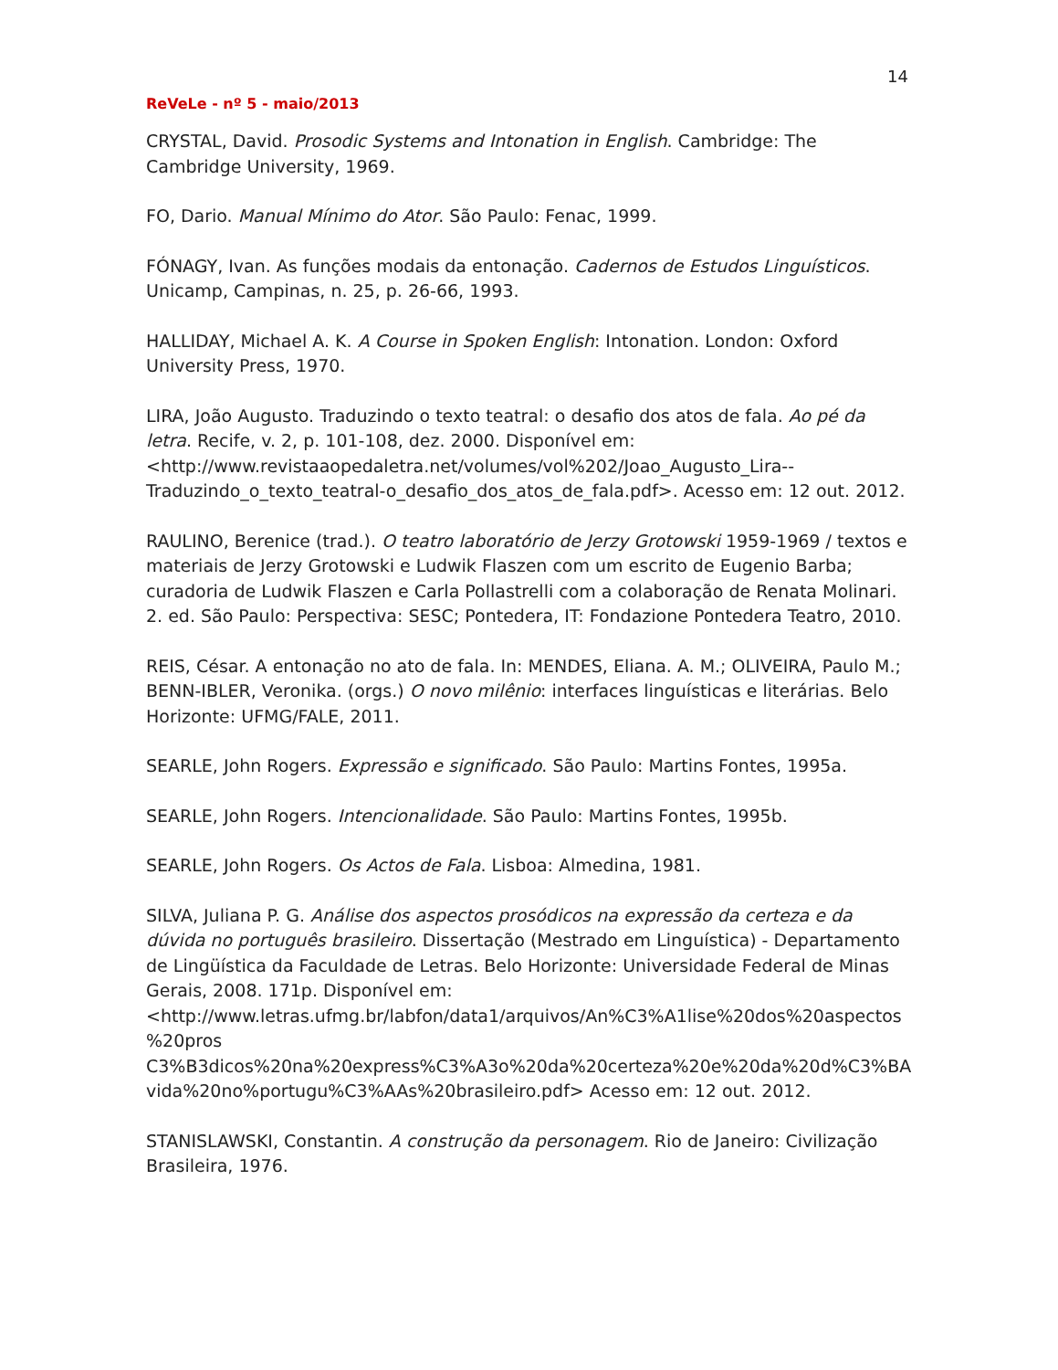14
ReVeLe - nº 5 - maio/2013
CRYSTAL, David. Prosodic Systems and Intonation in English. Cambridge: The Cambridge University, 1969.
FO, Dario. Manual Mínimo do Ator. São Paulo: Fenac, 1999.
FÓNAGY, Ivan. As funções modais da entonação. Cadernos de Estudos Linguísticos. Unicamp, Campinas, n. 25, p. 26-66, 1993.
HALLIDAY, Michael A. K. A Course in Spoken English: Intonation. London: Oxford University Press, 1970.
LIRA, João Augusto. Traduzindo o texto teatral: o desafio dos atos de fala. Ao pé da letra. Recife, v. 2, p. 101-108, dez. 2000. Disponível em: <http://www.revistaaopedaletra.net/volumes/vol%202/Joao_Augusto_Lira--Traduzindo_o_texto_teatral-o_desafio_dos_atos_de_fala.pdf>. Acesso em: 12 out. 2012.
RAULINO, Berenice (trad.). O teatro laboratório de Jerzy Grotowski 1959-1969 / textos e materiais de Jerzy Grotowski e Ludwik Flaszen com um escrito de Eugenio Barba; curadoria de Ludwik Flaszen e Carla Pollastrelli com a colaboração de Renata Molinari. 2. ed. São Paulo: Perspectiva: SESC; Pontedera, IT: Fondazione Pontedera Teatro, 2010.
REIS, César. A entonação no ato de fala. In: MENDES, Eliana. A. M.; OLIVEIRA, Paulo M.; BENN-IBLER, Veronika. (orgs.) O novo milênio: interfaces linguísticas e literárias. Belo Horizonte: UFMG/FALE, 2011.
SEARLE, John Rogers. Expressão e significado. São Paulo: Martins Fontes, 1995a.
SEARLE, John Rogers. Intencionalidade. São Paulo: Martins Fontes, 1995b.
SEARLE, John Rogers. Os Actos de Fala. Lisboa: Almedina, 1981.
SILVA, Juliana P. G. Análise dos aspectos prosódicos na expressão da certeza e da dúvida no português brasileiro. Dissertação (Mestrado em Linguística) - Departamento de Lingüística da Faculdade de Letras. Belo Horizonte: Universidade Federal de Minas Gerais, 2008. 171p. Disponível em: <http://www.letras.ufmg.br/labfon/data1/arquivos/An%C3%A1lise%20dos%20aspectos%20pros
C3%B3dicos%20na%20express%C3%A3o%20da%20certeza%20e%20da%20d%C3%BAvida%20no%portugu%C3%AAs%20brasileiro.pdf> Acesso em: 12 out. 2012.
STANISLAWSKI, Constantin. A construção da personagem. Rio de Janeiro: Civilização Brasileira, 1976.